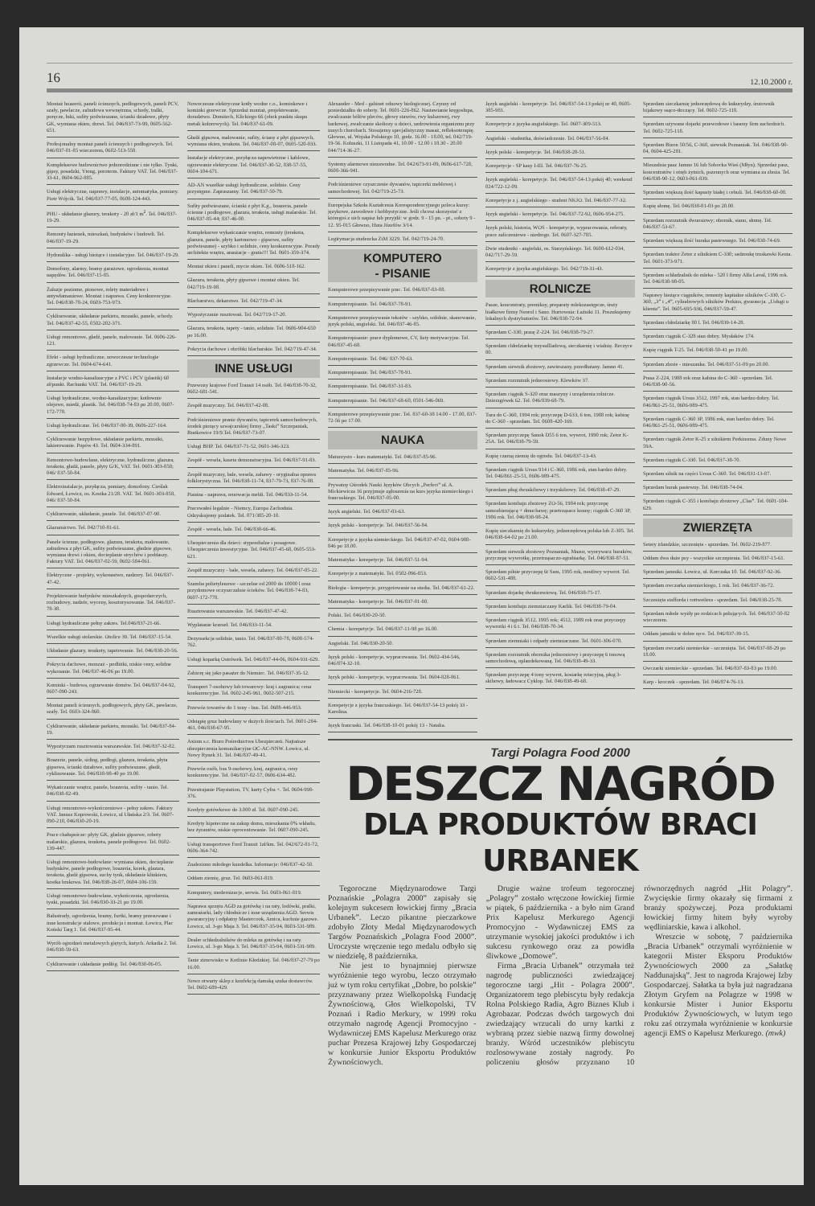16 12.10.2000 r.
Montaż boazerii, paneli ściennych, podłogowych, paneli PCV, szafy, pawlacze, zabudowa wewnętrzna, schody, tralki, poręcze, łuki, sufity podwieszane, ścianki działowe, płyty GK, wymiana okien, drzwi. Tel. 046/837-73-99, 0605-562-651.
Profesjonalny montaż paneli ściennych i podłogowych. Tel. 046/837-01-85 wieczorem, 0602-513-558.
Kompleksowe budownictwo jednorodzinne i nie tylko. Tynki, gipsy, posadzki, Ytong, poroterm. Faktury VAT. Tel. 046/837-33-61, 0604-962-885.
Usługi elektryczne, naprawy, instalacje, automatyka, pomiary. Piotr Wójcik. Tel. 046/837-77-05, 0608-124-443.
PHU - układanie glazury, terakoty - 20 zł/1 m<sup>2</sup>. Tel. 046/837-19-29.
Remonty łazienek, mieszkań, budynków i budowli. Tel. 046/837-19-29.
Hydraulika - usługi bieżące i instalacyjne. Tel. 046/837-19-29.
Domofony, alarmy, bramy garażowe, ogrodzenia, montaż napędów. Tel. 046/837-15-85.
Żaluzje poziome, pionowe, rolety materiałowe i antywłamaniowe. Montaż i naprawa. Ceny konkurencyjne. Tel. 046/838-78-24, 0603-753-973.
Cyklinowanie, układanie parkietu, mozaiki, panele, schody. Tel. 046/837-42-55, 0502-202-371.
Usługi remontowe, gładź, panele, malowanie. Tel. 0606-226-121.
Efekt - usługi hydrauliczne, nowoczesne technologie zgrzewcze. Tel. 0604-674-641.
Instalacje wodno-kanalizacyjne z PVC i PCV (plastik) 60 zł/punkt. Rachunki VAT. Tel. 046/837-19-29.
Usługi hydrauliczne, wodno-kanalizacyjne; kotłownie olejowe, miedź, plastik. Tel. 046/838-74-83 po 20.00, 0607-172-778.
Usługi hydrauliczne. Tel. 046/837-80-39, 0606-227-164.
Cyklinowanie bezpyłowe, układanie parkietu, mozaiki, lakierowanie. Popów 43. Tel. 0604-334-891.
Remontowo-budowlane, elektryczne, hydrauliczne, glazura, terakota, gładź, panele, płyty G/K, VAT. Tel. 0601-303-858; 046/ 837-50-84.
Elektroinstalacje, przyłącza, pomiary, domofony. Cieślak Edward, Łowicz, os. Kostka 21/28. VAT. Tel. 0601-303-858, 046/ 837-50-84.
Cyklinowanie, układanie, panele. Tel. 046/837-07-90.
Glazurnictwo. Tel. 042/710-81-61.
Panele ścienne, podłogowe, glazura, terakota, malowanie, zabudowa z płyt GK, sufity podwieszane, gładzie gipsowe, wymiana drzwi i okien, docieplanie strychów i poddaszy. Faktury VAT. Tel. 046/837-02-59, 0602-584-061.
Elektryczne - projekty, wykonastwo, nadzory. Tel. 046/837-47-42.
Projektowanie budynków mieszkalnych, gospodarczych, rozbudowy, nadzór, wyceny, kosztorysowanie. Tel. 046/837-78-38.
Usługi hydrauliczne pełny zakres. Tel.046/837-21-66.
Wszelkie usługi stolarskie. Otolice 39. Tel. 046/837-15-54.
Układanie glazury, terakoty, tapetowanie. Tel. 046/838-20-56.
Pokrycia dachowe, monzaż - podbitki, niskie ceny, solidne wykonanie. Tel. 046/837-46-06 po 19.00.
Kominki - budowa, ogrzewanie domów. Tel. 046/837-84-92, 0607-090-243.
Montaż paneli ściennych, podłogowych, płyty GK, pawlacze, szafy. Tel. 0603-324-860.
Cyklinowanie, układanie parkietu, mozaiki. Tel. 046/837-84-19.
Wypożyczam rusztowania warszawskie. Tel. 046/837-32-82.
Boazerie, panele, siding, podłogi, glazura, terakota, płyta gipsowa, ścianki działowe, sufity podwieszane, gładź, cyklinowanie. Tel. 046/838-98-40 po 19.00.
Wykańczanie wnętrz, panele, boazeria, sufity - tanio. Tel. 046/838-82-49.
Usługi remontowo-wykończeniowe - pełny zakres. Faktury VAT. Janusz Koprowski, Łowicz, ul Ułańska 2/3. Tel. 0607-090-210, 046/830-20-19.
Prace chałupnicze: płyty GK, gładzie gipsowe, roboty malarskie, glazura, terakota, panele podłogowe. Tel. 0602-139-447.
Usługi remontowo-budowlane: wymiana okien, docieplanie budynków, panele podłogowe, boazeria, korek, glazura, terakota, gładź gipsowa, suchy tynk, układanie klinkieru, kostka brukowa. Tel. 046/838-26-07, 0604-106-159.
Usługi remontowo-budowlane, wykończenia, ogrodzenia, tynki, posadzki. Tel. 046/830-33-21 po 19.00.
Balustrady, ogrodzenia, bramy, furtki, bramy przesuwane i inne konstrukcje stalowe, produkcja i montaż. Łowicz, Plac Koński Targ 1. Tel. 046/837-95-44.
Wyrób ogrodzeń metalowych giętych, kutych. Arkadia 2. Tel. 046/838-59-63.
Cyklinowanie i układanie podłóg. Tel. 046/838-06-05.
Nowoczesne elektryczne kotły wodne c.o., kominkowe i kominki grzewcze. Sprzedaż montaż, projektowanie, doradztwo. Domitech, Klickiego 66 (obok punktu skupu metali kolorowych). Tel. 046/837-61-09.
Gładź gipsowa, malowanie, sufity, ściany z płyt gipsowych, wymiana okien, terakota. Tel. 046/837-08-07, 0605-520-033.
Instalacje elektryczne, przyłącza napowietrzne i kablowe, ogrzewanie elektryczne. Tel. 046/837-30-52, 838-57-55, 0604-104-671.
AD-AN wszelkie usługi hydrauliczne, solidnie. Ceny przystępne. Zapraszamy. Tel. 046/837-50-79.
Sufity podwieszane, ścianki z płyt K.g., boazeria, panele ścienne i podłogowe, glazura, terakota, usługi malarskie. Tel. 046/837-85-44; 837-46-00.
Kompleksowe wykańczanie wnętrz, remonty (terakota, glazura, panele, płyty kartonowo - gipsowe, sufity podwieszane) - szybko i solidnie, ceny konkurencyjne. Porady architekta wnętrz, aranżacje - gratis!!! Tel. 0601-359-374.
Montaż okien i paneli, mycie okien. Tel. 0606-518-162.
Glazura, terakota, płyty gipsowe i montaż okien. Tel. 042/719-19-98.
Blacharstwo, dekarstwo. Tel. 042/719-47-34.
Wypożyczanie rusztowań. Tel. 042/719-17-20.
Glazura, terakota, tapety - tanio, solidnie. Tel. 0606-904-650 po 16.00.
Pokrycia dachowe i obróbki blacharskie. Tel. 042/719-47-34.
INNE USŁUGI
Przewozy krajowe Ford Transit 14 osób. Tel. 046/838-70-32, 0602-681-541.
Zespół muzyczny. Tel. 046/837-42-08.
Podciśnieniowe pranie dywanów, tapicerek samochodowych, środek piorący szwajcarskiej firmy „Taski” Szczepaniak, Bratkowice 19/9.Tel. 046/837-73-07.
Usługi BHP. Tel. 046/837-71-52, 0601-346-323.
Zespół - wesela, kaseta demonstracyjna. Tel. 046/837-91-83.
Zespół muzyczny, bale, wesela, zabawy - oryginalna oprawa folklorystyczna. Tel. 046/838-11-74, 837-79-73, 837-76-08.
Pianina - naprawa, renowacja mebli. Tel. 046/833-11-54.
Pracowałeś legalnie - Niemcy, Europa Zachodnia. Odzyskujemy podatek. Tel. 071/385-20-18.
Zespół - wesela, bale. Tel. 046/838-66-46.
Ubezpieczenia dla dzieci: stypendialne i posagowe. Ubezpieczenia inwestycyjne. Tel. 046/837-45-68, 0605-553-621.
Zespół muzyczny - bale, wesela, zabawy. Tel. 046/837-05-22.
Szamba polietylenowe - szczelne od 2000 do 10000 l oraz przydomowe oczyszczalnie ścieków. Tel. 046/838-74-83, 0607-172-778.
Rusztowania warszawskie. Tel. 046/837-47-42.
Wyplatanie krzeseł. Tel. 046/833-11-54.
Dezynsekcja solidnie, tanio. Tel. 046/837-80-78, 0608-574-762.
Usługi koparką Ostrówek. Tel. 046/837-44-06, 0604-931-629.
Zabiorę się jako pasażer do Niemiec. Tel. 046/837-35-12.
Transport 7-osobowy lub towarowy: kraj i zagranica; cena konkurencyjne. Tel. 0602-245-961, 0602-507-215.
Przewóz towarów do 1 tony - bus. Tel. 0608-446-953.
Odstąpię gruz budowlany w dużych ilościach. Tel. 0601-284-461, 046/838-67-95.
Axiom s.c. Biuro Pośrednictwa Ubezpieczeń. Najtańsze ubezpieczenia komunikacyjne OC-AC-NNW. Łowicz, ul. Nowy Rynek 31. Tel. 046/837-49-41.
Przewóz osób, bus 9-osobowy, kraj, zagranica, ceny konkurencyjne. Tel. 046/837-02-57, 0606-634-482.
Przestrajanie Playstation, TV, karty Cyfra +. Tel. 0604-998-376.
Kredyty gotówkowe do 3.000 zł. Tel. 0607-090-245.
Kredyty hipoteczne na zakup domu, mieszkania 0% wkładu, bez żyrantów, niskie oprocentowanie. Tel. 0607-090-245.
Usługi transportowe Ford Transit 1zł/km. Tel. 042/672-81-72, 0606-364-742.
Znaleziono młodego kundelka. Informacje: 046/837-42-50.
Oddam ziemię, gruz. Tel. 0603-061-819.
Komputery, modernizacje, serwis. Tel. 0603-061-819.
Naprawa sprzętu AGD za gotówkę i na raty, lodówki, pralki, zamrażarki, lady chłodnicze i inne urządzenia AGD. Serwis gwarancyjny i odpłatny Mastercook, Amica, kuchnie gazowe. Łowicz, ul. 3-go Maja 3. Tel. 046/837-35-94, 0603-531-989.
Dealer schładzalników do mleka za gotówkę i na raty. Łowicz, ul. 3-go Maja 3. Tel. 046/837-35-94, 0603-531-989.
Tanie zimowisko w Kotlinie Kłodzkiej. Tel. 046/837-27-79 po 16.00.
Nowo otwarty sklep z konfekcją damską szuka dostawców. Tel. 0602-689-429.
Alexander - Med - gabinet odnowy biologicznej. Czynny od poniedziałku do soboty. Tel. 0601-226-862. Nastawianie kręgosłupa, zwalczanie bólów pleców, głowy stawów, rwy kulszowej, rwy barkowej, zwalczanie skoliozy u dzieci, uzdrowienia organizmu przy innych chorobach. Stosujemy specjalistyczny masaż, refleksoterapię. Głowno, ul. Wojska Polskiego 10, godz. 16.00 - 18.00, tel. 042/719-19-56. Koluszki, 11 Listopada 41, 10.00 - 12.00 i 18.30 - 20.00 044/714-36-27.
Systemy alarmowe niezawodne. Tel. 042/673-91-09, 0606-617-728, 0608-366-941.
Podciśnieniowe czyszczenie dywanów, tapicerki meblowej i samochodowej. Tel. 042/719-25-73.
Europejska Szkoła Kształcenia Korespondencyjnego poleca kursy: językowe, zawodowe i hobbystyczne. Jeśli chcesz skorzystać z któregoś z nich napisz lub przyjdź: w godz. 9 - 15 pn. - pt., soboty 9 - 12. 95-015 Głowno, Huta Józefów 3/14.
Legitymacja studencka ZiM 3229. Tel. 042/719-24-70.
KOMPUTERO
- PISANIE
Komputerowe przepisywanie prac. Tel. 046/837-83-88.
Komputeropisanie. Tel. 046/837-78-91.
Komputerowe przepisywanie tekstów - szybko, solidnie, skanowanie, język polski, angielski. Tel. 046/837-46-85.
Komputeropisanie: prace dyplomowe, CV, listy motywacyjne. Tel. 046/837-45-68.
Komputeropisanie. Tel. 046/ 837-70-63.
Komputeropisanie. Tel. 046/837-78-91.
Komputeropisanie. Tel. 046/837-31-83.
Komputeropisanie. Tel. 046/837-68-60, 0501-546-069.
Komputerowe przepisywanie prac. Tel. 837-60-38 14.00 - 17.00, 837-72-56 po 17.00.
NAUKA
Maturzysto - kurs matematyki. Tel. 046/837-85-96.
Matematyka. Tel. 046/837-85-96.
Prywatny Ośrodek Nauki Języków Obcych „Perfect” ul. A. Mickiewicza 16 przyjmuje zgłoszenia na kurs języka niemieckiego i francuskiego. Tel. 046/837-05-00.
Język angielski. Tel. 046/837-03-63.
Język polski - korepetycje. Tel. 046/837-56-84.
Korepetycje z języka niemieckiego. Tel. 046/837-47-02, 0604-988-846 po 18.00.
Matematyka - korepetycje. Tel. 046/837-51-94.
Korepetycje z matematyki. Tel. 0502-096-853.
Biologia - korepetycje, przygotowanie na studia. Tel. 046/837-61-22.
Matematyka - korepetycje. Tel. 046/837-01-80.
Polski. Tel. 046/830-20-50.
Chemia - korepetycje. Tel. 046/837-11-98 po 16.00.
Angielski. Tel. 046/830-20-50.
Język polski - korepetycje, wypracowania. Tel. 0602-434-546, 046/874-32-18.
Język polski - korepetycje, wypracowania. Tel. 0604-828-861.
Niemiecki - korepetycje. Tel. 0604-216-728.
Korepetycje z języka francuskiego. Tel. 046/837-54-13 pokój 33 - Karolina.
Język francuski. Tel. 046/838-10-01 pokój 13 - Natalia.
Język angielski - korepetycje. Tel. 046/837-54-13 pokój nr 40, 0605-385-981.
Korepetycje z języka angielskiego. Tel. 0607-309-513.
Angielski - studentka, doświadczenie. Tel. 046/837-56-84.
Język polski - korepetycje. Tel. 046/838-28-51.
Korepetycje - SP kasy I-III. Tel. 046/837-76-25.
Język angielski - korepetycje. Tel. 046/837-54-13 pokój 40; weekend 024/722-12-09.
Korepetycje z j. angielskiego - student NKJO. Tel. 046/837-77-32.
Język angielski - korepetycje. Tel. 046/837-72-92, 0606-954-275.
Język polski, historia, WOS - korepetycje, wypracowania, referaty, prace zaliczeniowe - niedrogo. Tel. 0607-327-785.
Dwie studentki - angielski, os. Starzyńskiego. Tel. 0608-612-034, 042/717-29-59.
Korepetycje z języka angielskiego. Tel. 042/719-31-43.
ROLNICZE
Pasze, koncentraty, premiksy, preparaty mlekozastępcze, śruty białkowe firmy Neorol i Sano. Hurtownia: Łaźniki 11. Poszukujemy lokalnych dystrybutorów. Tel. 046/838-72-94.
Sprzedam C-330, prasę Z-224. Tel. 046/838-79-27.
Sprzedam chłodziarkę trzysuflladową, sieczkarnię i wialnię. Reczyce 80.
Sprzedam siewnik zbożowy, zawieszany, przedłużany. Jamno 41.
Sprzedam rozrzutnik jednoosiowy. Klewków 37.
Sprzedam ciągnik S-320 oraz maszyny i urządzenia rolnicze. Dzierzgówek 62. Tel. 046/839-68-79.
Tura do C-360, 1994 rok; przyczepę D-633, 6 ton, 1988 rok; kabinę do C-360 - sprzedam. Tel. 0608-420-169.
Sprzedam przyczepę Sanok D55 6 ton, wywrot, 1990 rok; Zetor K-25A. Tel. 046/838-79-59.
Kupię czarną ziemię do ogrodu. Tel. 046/837-13-43.
Sprzedam ciągnik Ursus 914 i C-360, 1986 rok, stan bardzo dobry. Tel. 046/861-25-51, 0606-989-475.
Sprzedam pług dwuskibowy i trzyskibowy. Tel. 046/838-47-29.
Sprzedam kombajn zbożowy ZO-56, 1984 rok; przyczepę samozbierającą + dmuchawę; przetrząsacz konny; ciągnik C-360 3P, 1986 rok. Tel. 046/838-98-24.
Kupię sieczkarnię do kukurydzy, jednorzędową polska lub Z-305. Tel. 046/838-64-02 po 21.00.
Sprzedam siewnik zbożowy Poznaniak, Mazur, wyorywacz buraków, przyczepę wywrotkę, przetrząsaczo-zgrabiarkę. Tel. 046/838-87-51.
Sprzedam pilnie przyczepę 6t Sam, 1995 rok, możliwy wywrot. Tel. 0602-531-488.
Sprzedam dojarkę dwukonwiową. Tel. 046/838-75-17.
Sprzedam kombajn ziemniaczany Karlik. Tel. 046/838-79-04.
Sprzedam ciągnik 3512, 1995 rok; 4512, 1989 rok oraz przyczepy wywrotki 4 i 6 t. Tel. 046/838-70-34.
Sprzedam ziemniaki i odpady ziemniaczane. Tel. 0601-306-070.
Sprzedam rozrzutnik obornika jednoosiowy i przyczepę 6 tonową samochodową, oplandekowaną. Tel. 046/838-49-33.
Sprzedam przyczepę 4 tony wywrot, kosiarkę rotacyjną, pług 3-skibowy, ładowacz Cyklop. Tel. 046/838-49-68.
Sprzedam sieczkarnię jednorzędową do kukurydzy, śrutownik bijakowy ssąco-tłoczący. Tel. 0602-725-118.
Sprzedam używane dojarki przewodowe i baseny firm zachodnich. Tel. 0602-725-118.
Sprzedam Bizon 50/56, C-360, siewnik Poznaniak. Tel. 046/838-90-04, 0604-425-281.
Mieszalnia pasz Jamno 16 lub Sobocka Wieś (Młyn). Sprzedaż pasz, koncentratów i otręb żytnich, pszennych oraz wymiana za zboża. Tel. 046/838-90-12, 0603-061-839.
Sprzedam większą ilość kapusty białej i cebuli. Tel. 046/838-60-08.
Kupię słomę. Tel. 046/838-81-03 po 20.00.
Sprzedam rozrzutnik dwuosiowy; obornik, siano, słomę. Tel. 046/837-53-67.
Sprzedam większą ilość buraka pastewnego. Tel. 046/838-74-69.
Sprzedam traktor Zetor z silnikiem C-330; sadzonkę truskawki Kenta. Tel. 0601-373-971.
Sprzedam schładzalnik do mleka - 520 l firmy Alfa Laval, 1996 rok. Tel. 046/838-98-05.
Naprawy bieżące ciągników, remonty kapitalne silników C-330, C-360, „3” i „4”, cylindrowych silników Perkins, gwarancja. „Usługi u klienta”. Tel. 0605-695-936, 046/837-59-47.
Sprzedam chłodziarkę 80 l. Tel. 046/839-14-28.
Sprzedam ciągnik C-328 stan dobry. Mysłaków 174.
Kupię ciągnik T-25. Tel. 046/838-50-41 po 19.00.
Sprzedam zboże - mieszanka. Tel. 046/837-51-09 po 20.00.
Prasa Z-224, 1988 rok oraz kabina do C-360 - sprzedam. Tel. 046/838-90-56.
Sprzedam ciągnik Ursus 3512, 1997 rok, stan bardzo dobry. Tel. 046/861-25-51, 0606-989-475.
Sprzedam ciągnik C-360 3P, 1986 rok, stan bardzo dobry. Tel. 046/861-25-51, 0606-989-475.
Sprzedam ciągnik Zetor K-25 z silnikiem Perkinsona. Zduny Nowe 59A.
Sprzedam ciągnik C-330. Tel. 046/837-38-70.
Sprzedam silnik na części Ursus C-360. Tel. 046/831-13-87.
Sprzedam burak pastewny. Tel. 046/838-74-04.
Sprzedam ciągnik C-355 i kombajn zbożowy „Clas”. Tel. 0601-184-629.
ZWIERZĘTA
Setery irlandzkie, szczenięta - sprzedam. Tel. 0602-219-877.
Oddam dwa duże psy - wszystkie szczepienia. Tel. 046/837-15-61.
Sprzedam jamniki. Łowicz, ul. Korczaka 10. Tel. 046/837-92-36.
Sprzedam owczarka niemieckiego, 1 rok. Tel. 046/837-36-72.
Szczenięta stafforda i rottweilera - sprzedam. Tel. 046/838-25-78.
Sprzedam młode wyżły po rodzicach polujących. Tel. 046/837-50-82 wieczorem.
Oddam jamniki w dobre ręce. Tel. 046/837-39-15.
Sprzedam owczarki niemieckie - szczenięta. Tel. 046/837-88-29 po 18.00.
Owczarki niemieckie - sprzedam. Tel. 046/837-83-83 po 19.00.
Karp - kroczek - sprzedam. Tel. 046/874-76-13.
Targi Polagra Food 2000
DESZCZ NAGRÓD
DLA PRODUKTÓW BRACI URBANEK
Tegoroczne Międzynarodowe Targi Poznańskie „Polagra 2000” zapisały się kolejnym sukcesem łowickiej firmy „Bracia Urbanek”. Leczo pikantne pieczarkowe zdobyło Złoty Medal Międzynarodowych Targów Poznańskich „Polagra Food 2000”. Uroczyste wręczenie tego medalu odbyło się w niedzielę, 8 października.
Nie jest to bynajmniej pierwsze wyróżnienie tego wyrobu, leczo otrzymało już w tym roku certyfikat „Dobre, bo polskie” przyznawany przez Wielkopolską Fundację Żywnościową, Głos Wielkopolski, TV Poznań i Radio Merkury, w 1999 roku otrzymało nagrodę Agencji Promocyjno - Wydawniczej EMS Kapelusz Merkurego oraz puchar Prezesa Krajowej Izby Gospodarczej w konkursie Junior Eksportu Produktów Żywnościowych.
Drugie ważne trofeum tegorocznej „Polagry” zostało wręczone łowickiej firmie w piątek, 6 października - a było nim Grand Prix Kapelusz Merkurego Agencji Promocyjno - Wydawniczej EMS za utrzymanie wysokiej jakości produktów i ich sukcesu rynkowego oraz za powidła śliwkowe „Domowe”.
Firma „Bracia Urbanek” otrzymała też nagrodę publiczności zwiedzającej tegoroczne targi „Hit - Polagra 2000”. Organizatorem tego plebiscytu były redakcja Rolna Polskiego Radia, Agro Biznes Klub i Agrobazar. Podczas dwóch targowych dni zwiedzający wrzucali do urny kartki z wybraną przez siebie nazwą firmy dowolnej branży. Wśród uczestników plebiscytu rozlosowywane zostały nagrody. Po policzeniu głosów przyznano 10 równorzędnych nagród „Hit Polagry”. Zwycięskie firmy okazały się firmami z branży spożywczej. Poza produktami łowickiej firmy hitem były wyroby wędliniarskie, kawa i alkohol.
Wreszcie w sobotę, 7 października „Bracia Urbanek” otrzymali wyróżnienie w kategorii Mister Eksporu Produktów Żywnościowych 2000 za „Sałatkę Naddunajską”. Jest to nagroda Krajowej Izby Gospodarczej. Sałatka ta była już nagradzana Złotym Gryfem na Polagrze w 1998 w konkursie Mister i Junior Eksportu Produktów Żywnościowych, w lutym tego roku zaś otrzymała wyróżnienie w konkursie agencji EMS o Kapelusz Merkurego. (mwk)